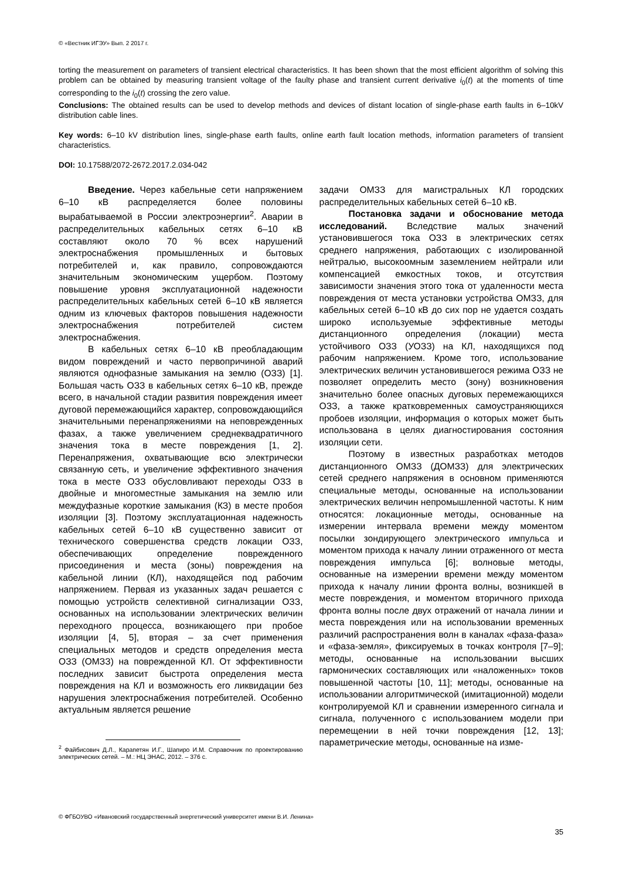© «Вестник ИГЭУ» Вып. 2 2017 г.
torting the measurement on parameters of transient electrical characteristics. It has been shown that the most efficient algorithm of solving this problem can be obtained by measuring transient voltage of the faulty phase and transient current derivative i<sub>0</sub>(t) at the moments of time corresponding to the i<sub>0</sub>(t) crossing the zero value.
Conclusions: The obtained results can be used to develop methods and devices of distant location of single-phase earth faults in 6–10kV distribution cable lines.
Key words: 6–10 kV distribution lines, single-phase earth faults, online earth fault location methods, information parameters of transient characteristics.
DOI: 10.17588/2072-2672.2017.2.034-042
Введение. Через кабельные сети напряжением 6–10 кВ распределяется более половины вырабатываемой в России электроэнергии<sup>2</sup>. Аварии в распределительных кабельных сетях 6–10 кВ составляют около 70 % всех нарушений электроснабжения промышленных и бытовых потребителей и, как правило, сопровождаются значительным экономическим ущербом. Поэтому повышение уровня эксплуатационной надежности распределительных кабельных сетей 6–10 кВ является одним из ключевых факторов повышения надежности электроснабжения потребителей систем электроснабжения.
В кабельных сетях 6–10 кВ преобладающим видом повреждений и часто первопричиной аварий являются однофазные замыкания на землю (ОЗЗ) [1]. Большая часть ОЗЗ в кабельных сетях 6–10 кВ, прежде всего, в начальной стадии развития повреждения имеет дуговой перемежающийся характер, сопровождающийся значительными перенапряжениями на неповрежденных фазах, а также увеличением среднеквадратичного значения тока в месте повреждения [1, 2]. Перенапряжения, охватывающие всю электрически связанную сеть, и увеличение эффективного значения тока в месте ОЗЗ обусловливают переходы ОЗЗ в двойные и многоместные замыкания на землю или междуфазные короткие замыкания (КЗ) в месте пробоя изоляции [3]. Поэтому эксплуатационная надежность кабельных сетей 6–10 кВ существенно зависит от технического совершенства средств локации ОЗЗ, обеспечивающих определение поврежденного присоединения и места (зоны) повреждения на кабельной линии (КЛ), находящейся под рабочим напряжением. Первая из указанных задач решается с помощью устройств селективной сигнализации ОЗЗ, основанных на использовании электрических величин переходного процесса, возникающего при пробое изоляции [4, 5], вторая – за счет применения специальных методов и средств определения места ОЗЗ (ОМЗЗ) на поврежденной КЛ. От эффективности последних зависит быстрота определения места повреждения на КЛ и возможность его ликвидации без нарушения электроснабжения потребителей. Особенно актуальным является решение
<sup>2</sup> Файбисович Д.Л., Карапетян И.Г., Шапиро И.М. Справочник по проектированию электрических сетей. – М.: НЦ ЭНАС, 2012. – 376 с.
задачи ОМЗЗ для магистральных КЛ городских распределительных кабельных сетей 6–10 кВ.
Постановка задачи и обоснование метода исследований. Вследствие малых значений установившегося тока ОЗЗ в электрических сетях среднего напряжения, работающих с изолированной нейтралью, высокоомным заземлением нейтрали или компенсацией емкостных токов, и отсутствия зависимости значения этого тока от удаленности места повреждения от места установки устройства ОМЗЗ, для кабельных сетей 6–10 кВ до сих пор не удается создать широко используемые эффективные методы дистанционного определения (локации) места устойчивого ОЗЗ (УОЗЗ) на КЛ, находящихся под рабочим напряжением. Кроме того, использование электрических величин установившегося режима ОЗЗ не позволяет определить место (зону) возникновения значительно более опасных дуговых перемежающихся ОЗЗ, а также кратковременных самоустраняющихся пробоев изоляции, информация о которых может быть использована в целях диагностирования состояния изоляции сети.
Поэтому в известных разработках методов дистанционного ОМЗЗ (ДОМЗЗ) для электрических сетей среднего напряжения в основном применяются специальные методы, основанные на использовании электрических величин непромышленной частоты. К ним относятся: локационные методы, основанные на измерении интервала времени между моментом посылки зондирующего электрического импульса и моментом прихода к началу линии отраженного от места повреждения импульса [6]; волновые методы, основанные на измерении времени между моментом прихода к началу линии фронта волны, возникшей в месте повреждения, и моментом вторичного прихода фронта волны после двух отражений от начала линии и места повреждения или на использовании временных различий распространения волн в каналах «фаза-фаза» и «фаза-земля», фиксируемых в точках контроля [7–9]; методы, основанные на использовании высших гармонических составляющих или «наложенных» токов повышенной частоты [10, 11]; методы, основанные на использовании алгоритмической (имитационной) модели контролируемой КЛ и сравнении измеренного сигнала и сигнала, полученного с использованием модели при перемещении в ней точки повреждения [12, 13]; параметрические методы, основанные на изме-
© ФГБОУВО «Ивановский государственный энергетический университет имени В.И. Ленина»
35